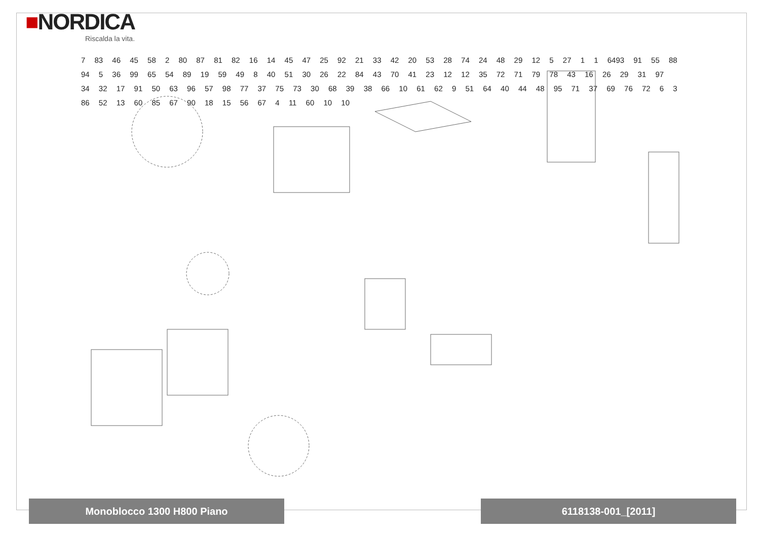■NORDICA
Riscalda la vita.
7 83 46 45 58 2 80 87 81 82 16 14 45 47 25 92 21 33 42 20 53 28 74 24 48 29 12 5 27 1 1 6493 91 55 88 94 5 36 99 65 54 89 19 59 49 8 40 51 30 26 22 84 43 70 41 23 12 12 35 72 71 79 78 43 16 26 29 31 97 34 32 17 91 50 63 96 57 98 77 37 75 73 30 68 39 38 66 10 61 62 9 51 64 40 44 48 95 71 37 69 76 72 6 3 86 52 13 60 85 67 90 18 15 56 67 4 11 60 10 10
Monoblocco 1300 H800 Piano 6118138-001_[2011]